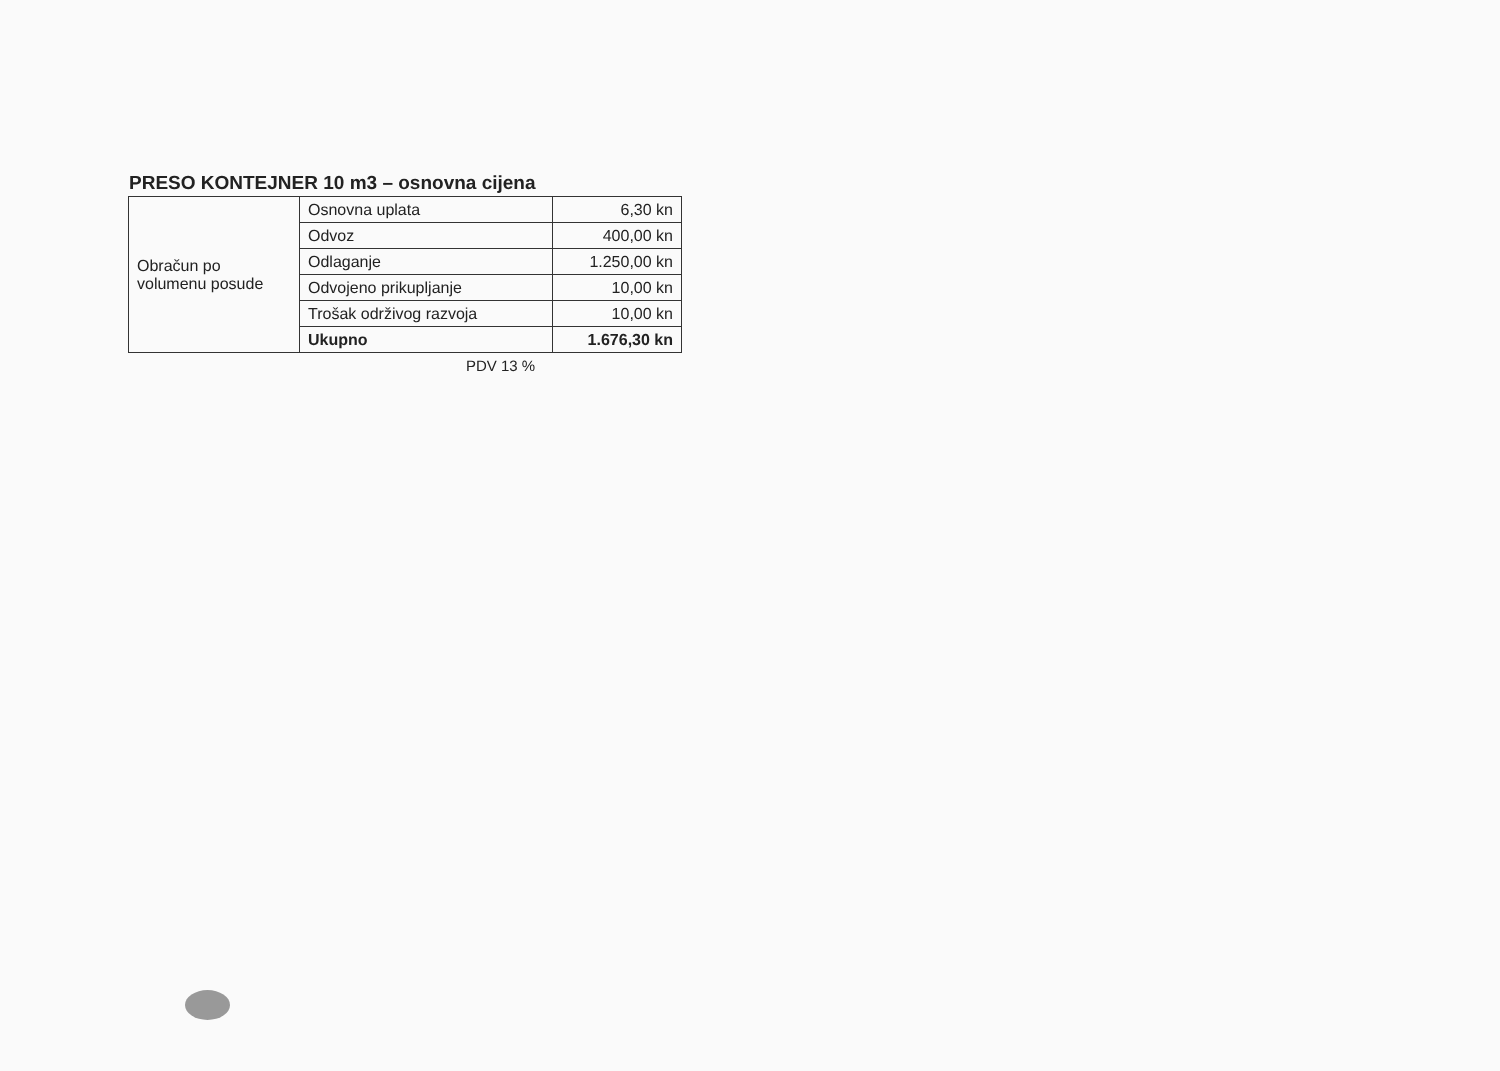PRESO KONTEJNER 10 m3 – osnovna cijena
| Obračun po volumenu posude | Osnovna uplata | 6,30 kn |
| | Odvoz | 400,00 kn |
| | Odlaganje | 1.250,00 kn |
| | Odvojeno prikupljanje | 10,00 kn |
| | Trošak održivog razvoja | 10,00 kn |
| | Ukupno | 1.676,30 kn |
PDV 13 %